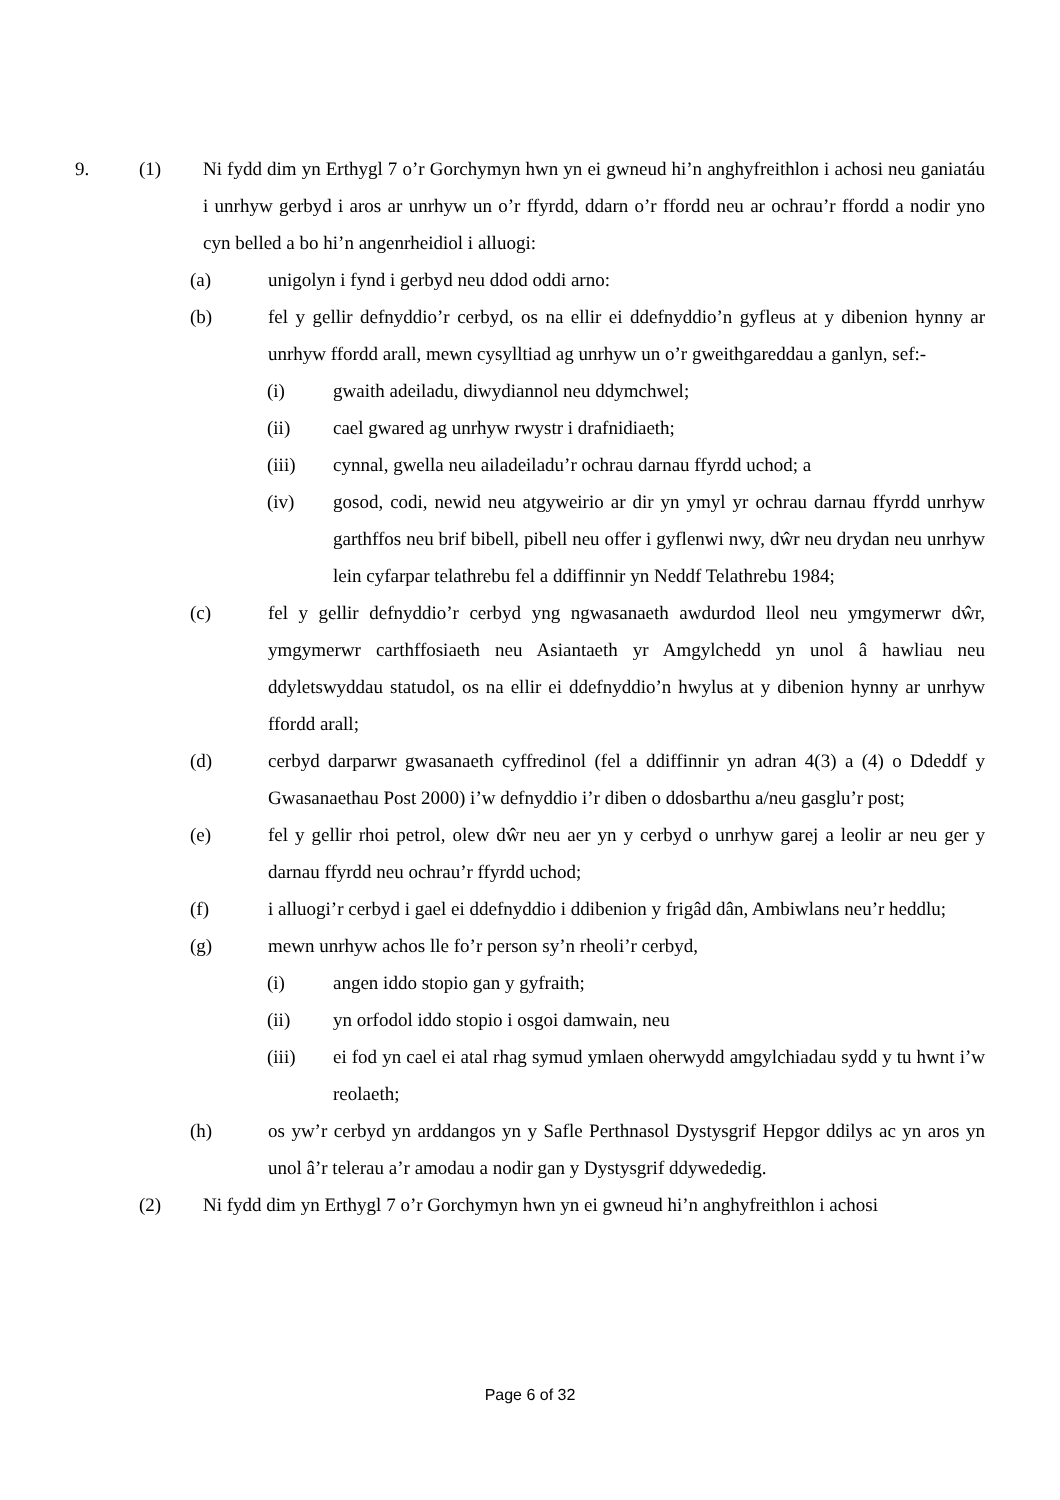9. (1) Ni fydd dim yn Erthygl 7 o’r Gorchymyn hwn yn ei gwneud hi’n anghyfreithlon i achosi neu ganiatáu i unrhyw gerbyd i aros ar unrhyw un o’r ffyrdd, ddarn o’r ffordd neu ar ochrau’r ffordd a nodir yno cyn belled a bo hi’n angenrheidiol i alluogi:
(a) unigolyn i fynd i gerbyd neu ddod oddi arno:
(b) fel y gellir defnyddio’r cerbyd, os na ellir ei ddefnyddio’n gyfleus at y dibenion hynny ar unrhyw ffordd arall, mewn cysylltiad ag unrhyw un o’r gweithgareddau a ganlyn, sef:-
(i) gwaith adeiladu, diwydiannol neu ddymchwel;
(ii) cael gwared ag unrhyw rwystr i drafnidiaeth;
(iii) cynnal, gwella neu ailadeiladu’r ochrau darnau ffyrdd uchod; a
(iv) gosod, codi, newid neu atgyweirio ar dir yn ymyl yr ochrau darnau ffyrdd unrhyw garthffos neu brif bibell, pibell neu offer i gyflenwi nwy, dŵr neu drydan neu unrhyw lein cyfarpar telathrebu fel a ddiffinnir yn Neddf Telathrebu 1984;
(c) fel y gellir defnyddio’r cerbyd yng ngwasanaeth awdurdod lleol neu ymgymerwr dŵr, ymgymerwr carthffosiaeth neu Asiantaeth yr Amgylchedd yn unol â hawliau neu ddyletswyddau statudol, os na ellir ei ddefnyddio’n hwylus at y dibenion hynny ar unrhyw ffordd arall;
(d) cerbyd darparwr gwasanaeth cyffredinol (fel a ddiffinnir yn adran 4(3) a (4) o Ddeddf y Gwasanaethau Post 2000) i’w defnyddio i’r diben o ddosbarthu a/neu gasglu’r post;
(e) fel y gellir rhoi petrol, olew dŵr neu aer yn y cerbyd o unrhyw garej a leolir ar neu ger y darnau ffyrdd neu ochrau’r ffyrdd uchod;
(f) i alluogi’r cerbyd i gael ei ddefnyddio i ddibenion y frigâd dân, Ambiwlans neu’r heddlu;
(g) mewn unrhyw achos lle fo’r person sy’n rheoli’r cerbyd,
(i) angen iddo stopio gan y gyfraith;
(ii) yn orfodol iddo stopio i osgoi damwain, neu
(iii) ei fod yn cael ei atal rhag symud ymlaen oherwydd amgylchiadau sydd y tu hwnt i’w reolaeth;
(h) os yw’r cerbyd yn arddangos yn y Safle Perthnasol Dystysgrif Hepgor ddilys ac yn aros yn unol â’r telerau a’r amodau a nodir gan y Dystysgrif ddywededig.
(2) Ni fydd dim yn Erthygl 7 o’r Gorchymyn hwn yn ei gwneud hi’n anghyfreithlon i achosi
Page 6 of 32